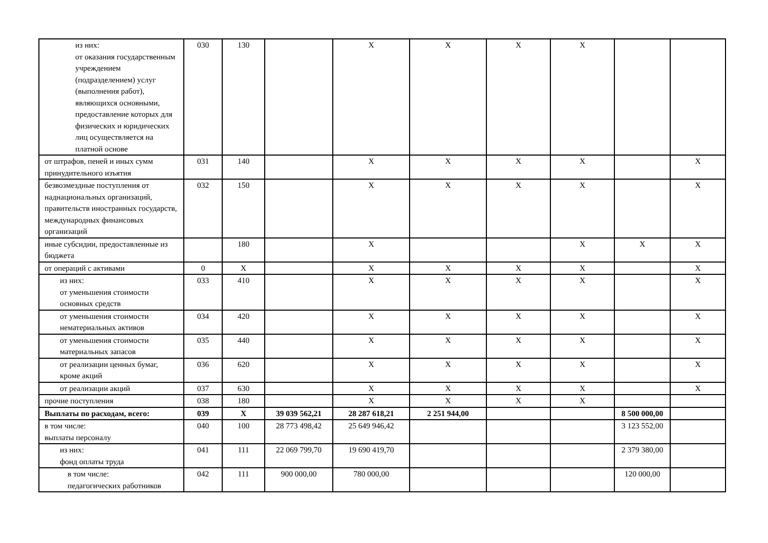| из них: от оказания государственным учреждением (подразделением) услуг (выполнения работ), являющихся основными, предоставление которых для физических и юридических лиц осуществляется на платной основе | 030 | 130 | | X | X | X | X | | |
| от штрафов, пеней и иных сумм принудительного изъятия | 031 | 140 | | X | X | X | X | | X |
| безвозмездные поступления от наднациональных организаций, правительств иностранных государств, международных финансовых организаций | 032 | 150 | | X | X | X | X | | X |
| иные субсидии, предоставленные из бюджета | | 180 | | X | | | X | X | X |
| от операций с активами | 0 | X | | X | X | X | X | | X |
| из них: от уменьшения стоимости основных средств | 033 | 410 | | X | X | X | X | | X |
| от уменьшения стоимости нематериальных активов | 034 | 420 | | X | X | X | X | | X |
| от уменьшения стоимости материальных запасов | 035 | 440 | | X | X | X | X | | X |
| от реализации ценных бумаг, кроме акций | 036 | 620 | | X | X | X | X | | X |
| от реализации акций | 037 | 630 | | X | X | X | X | | X |
| прочие поступления | 038 | 180 | | X | X | X | X | | |
| Выплаты по расходам, всего: | 039 | X | 39 039 562,21 | 28 287 618,21 | 2 251 944,00 | | | 8 500 000,00 | |
| в том числе: выплаты персоналу | 040 | 100 | 28 773 498,42 | 25 649 946,42 | | | | 3 123 552,00 | |
| из них: фонд оплаты труда | 041 | 111 | 22 069 799,70 | 19 690 419,70 | | | | 2 379 380,00 | |
| в том числе: педагогических работников | 042 | 111 | 900 000,00 | 780 000,00 | | | | 120 000,00 | |